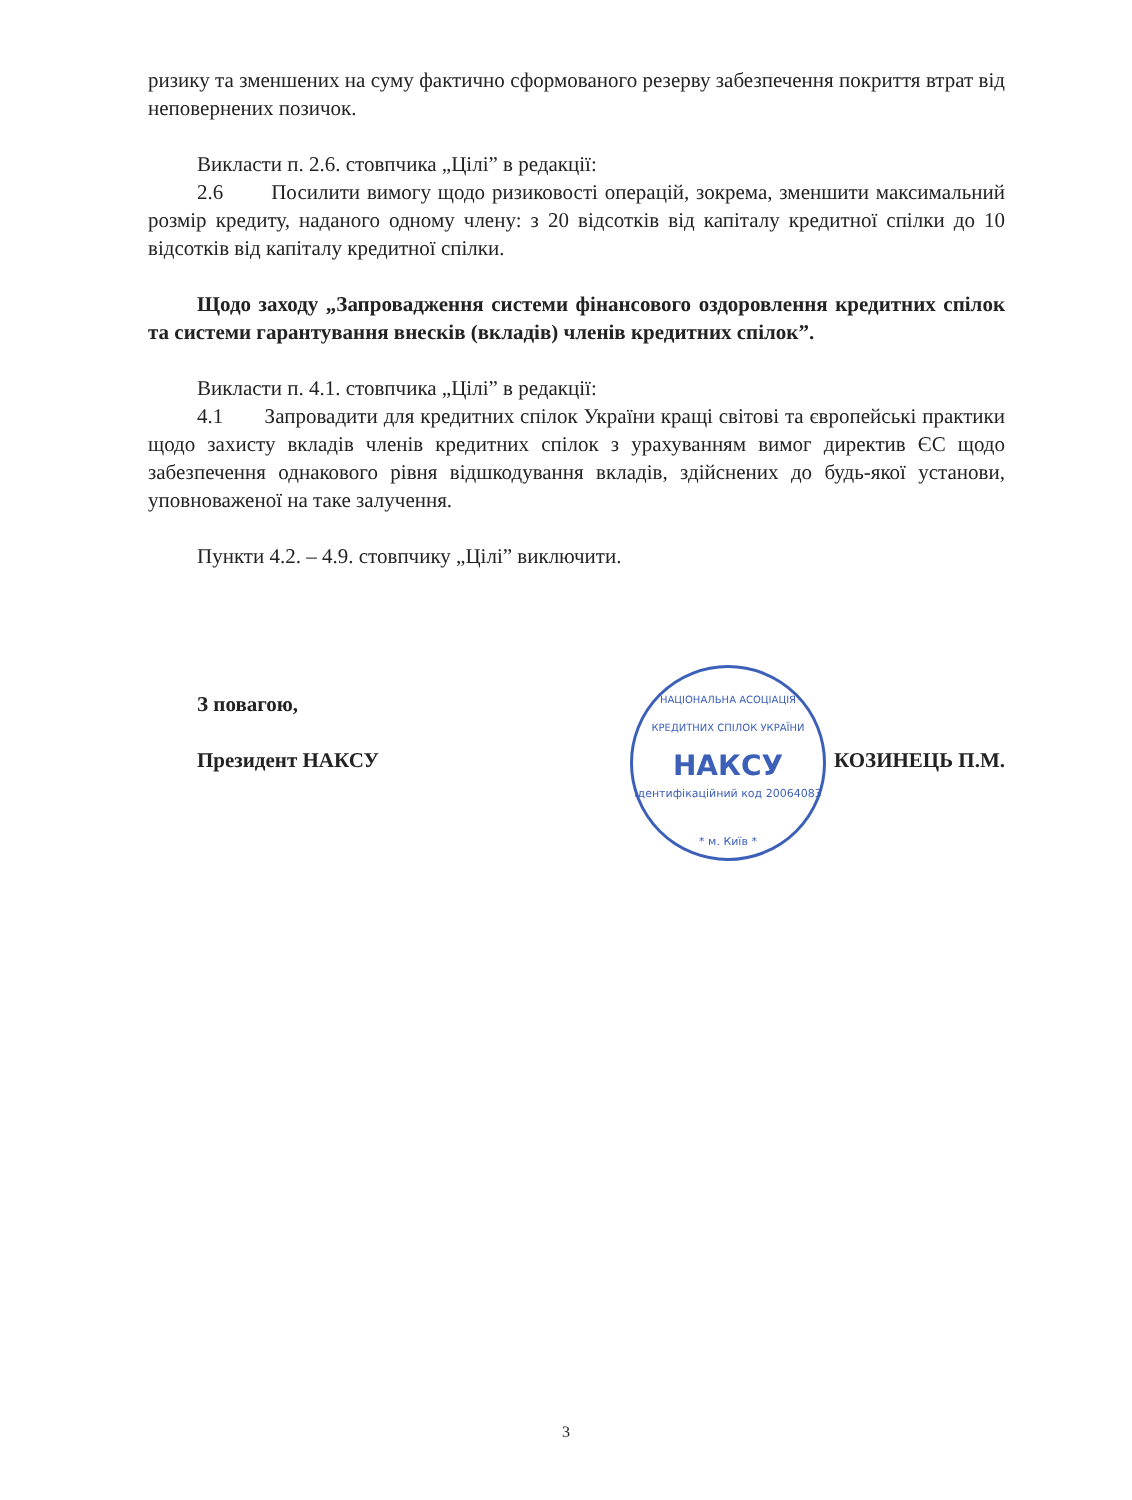ризику та зменшених на суму фактично сформованого резерву забезпечення покриття втрат від неповернених позичок.
Викласти п. 2.6. стовпчика „Цілі” в редакції:
2.6 Посилити вимогу щодо ризиковості операцій, зокрема, зменшити максимальний розмір кредиту, наданого одному члену: з 20 відсотків від капіталу кредитної спілки до 10 відсотків від капіталу кредитної спілки.
Щодо заходу „Запровадження системи фінансового оздоровлення кредитних спілок та системи гарантування внесків (вкладів) членів кредитних спілок”.
Викласти п. 4.1. стовпчика „Цілі” в редакції:
4.1 Запровадити для кредитних спілок України кращі світові та європейські практики щодо захисту вкладів членів кредитних спілок з урахуванням вимог директив ЄС щодо забезпечення однакового рівня відшкодування вкладів, здійснених до будь-якої установи, уповноваженої на таке залучення.
Пункти 4.2. – 4.9. стовпчику „Цілі” виключити.
З повагою,
Президент НАКСУ КОЗИНЕЦЬ П.М.
НАЦІОНАЛЬНА АСОЦІАЦІЯ КРЕДИТНИХ СПІЛОК УКРАЇНИ
НАКСУ
Ідентифікаційний код 20064083
* м. Київ *
3